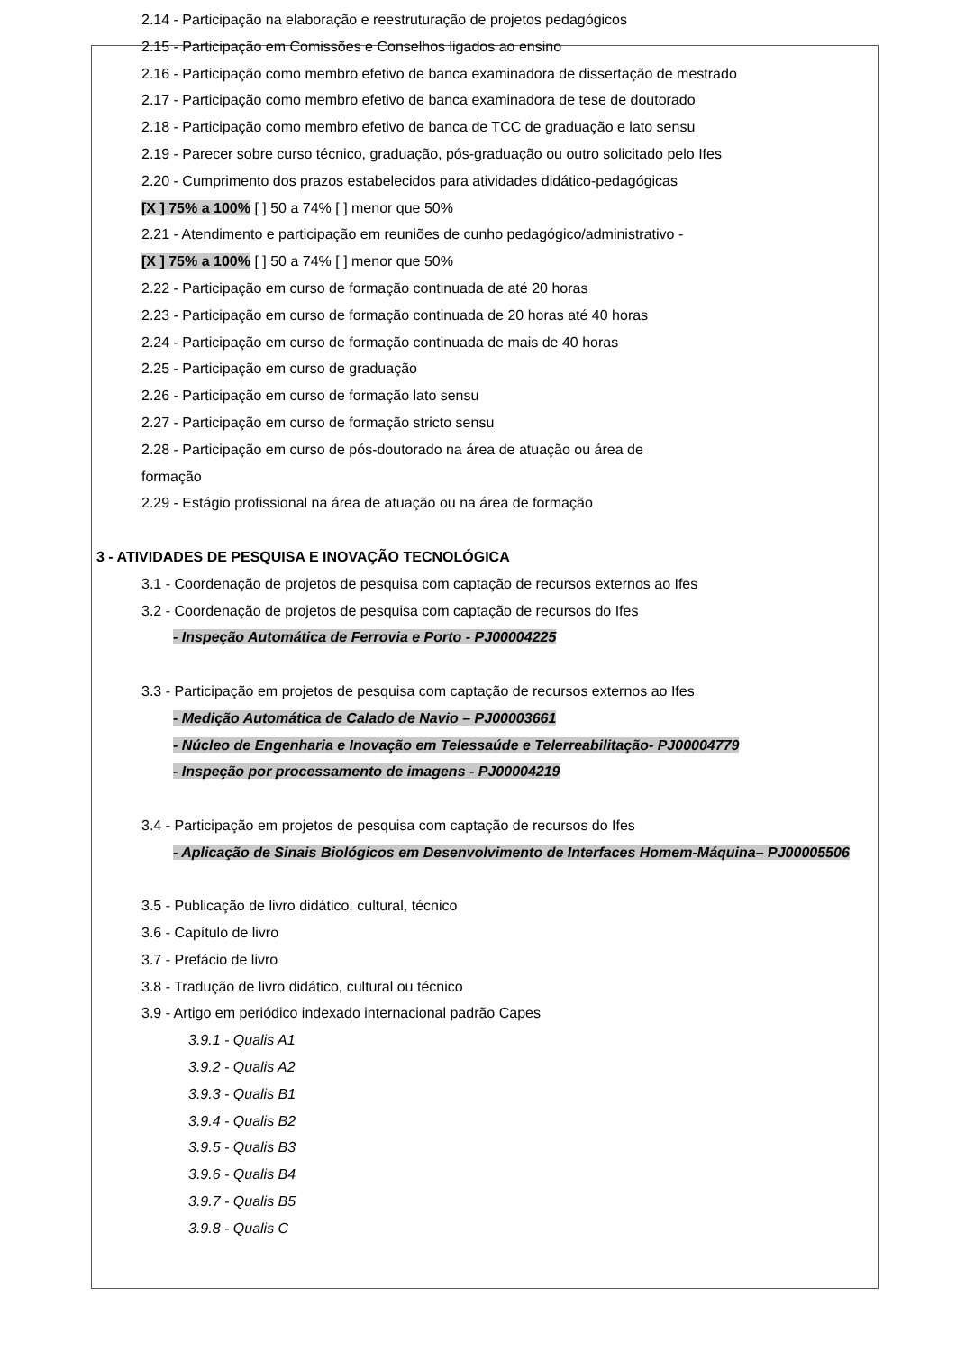2.14 - Participação na elaboração e reestruturação de projetos pedagógicos
2.15 - Participação em Comissões e Conselhos ligados ao ensino
2.16 - Participação como membro efetivo de banca examinadora de dissertação de mestrado
2.17 - Participação como membro efetivo de banca examinadora de tese de doutorado
2.18 - Participação como membro efetivo de banca de TCC de graduação e lato sensu
2.19 - Parecer sobre curso técnico, graduação, pós-graduação ou outro solicitado pelo Ifes
2.20 - Cumprimento dos prazos estabelecidos para atividades didático-pedagógicas
[X ] 75% a 100% [ ] 50 a 74% [ ] menor que 50%
2.21 - Atendimento e participação em reuniões de cunho pedagógico/administrativo -
[X ] 75% a 100% [ ] 50 a 74% [ ] menor que 50%
2.22 - Participação em curso de formação continuada de até 20 horas
2.23 - Participação em curso de formação continuada de 20 horas até 40 horas
2.24 - Participação em curso de formação continuada de mais de 40 horas
2.25 - Participação em curso de graduação
2.26 - Participação em curso de formação lato sensu
2.27 - Participação em curso de formação stricto sensu
2.28 - Participação em curso de pós-doutorado na área de atuação ou área de
formação
2.29 - Estágio profissional na área de atuação ou na área de formação
3 - ATIVIDADES DE PESQUISA E INOVAÇÃO TECNOLÓGICA
3.1 - Coordenação de projetos de pesquisa com captação de recursos externos ao Ifes
3.2 - Coordenação de projetos de pesquisa com captação de recursos do Ifes
- Inspeção Automática de Ferrovia e Porto - PJ00004225
3.3 - Participação em projetos de pesquisa com captação de recursos externos ao Ifes
- Medição Automática de Calado de Navio – PJ00003661
- Núcleo de Engenharia e Inovação em Telessaúde e Telerreabilitação- PJ00004779
- Inspeção por processamento de imagens - PJ00004219
3.4 - Participação em projetos de pesquisa com captação de recursos do Ifes
- Aplicação de Sinais Biológicos em Desenvolvimento de Interfaces Homem-Máquina– PJ00005506
3.5 - Publicação de livro didático, cultural, técnico
3.6 - Capítulo de livro
3.7 - Prefácio de livro
3.8 - Tradução de livro didático, cultural ou técnico
3.9 - Artigo em periódico indexado internacional padrão Capes
3.9.1 - Qualis A1
3.9.2 - Qualis A2
3.9.3 - Qualis B1
3.9.4 - Qualis B2
3.9.5 - Qualis B3
3.9.6 - Qualis B4
3.9.7 - Qualis B5
3.9.8 - Qualis C